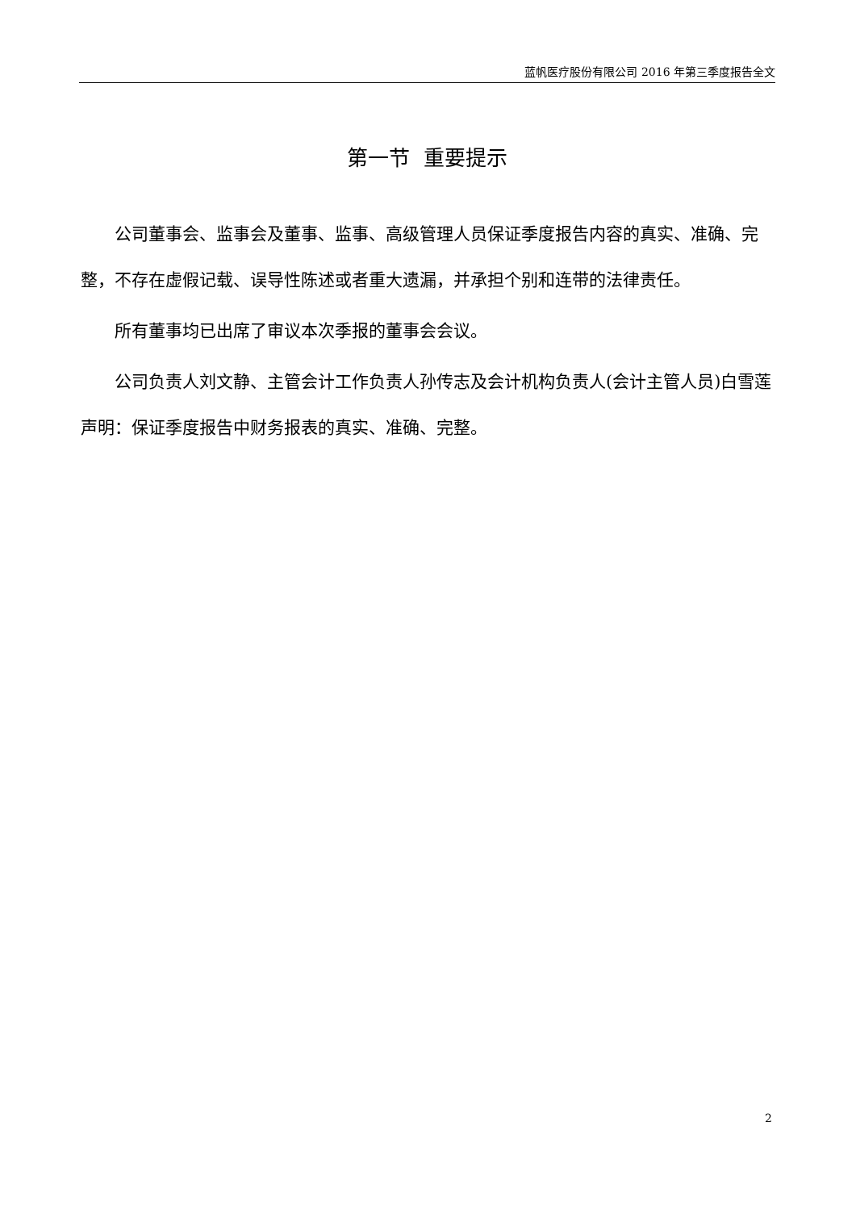蓝帆医疗股份有限公司 2016 年第三季度报告全文
第一节 重要提示
公司董事会、监事会及董事、监事、高级管理人员保证季度报告内容的真实、准确、完整，不存在虚假记载、误导性陈述或者重大遗漏，并承担个别和连带的法律责任。
所有董事均已出席了审议本次季报的董事会会议。
公司负责人刘文静、主管会计工作负责人孙传志及会计机构负责人(会计主管人员)白雪莲声明：保证季度报告中财务报表的真实、准确、完整。
2